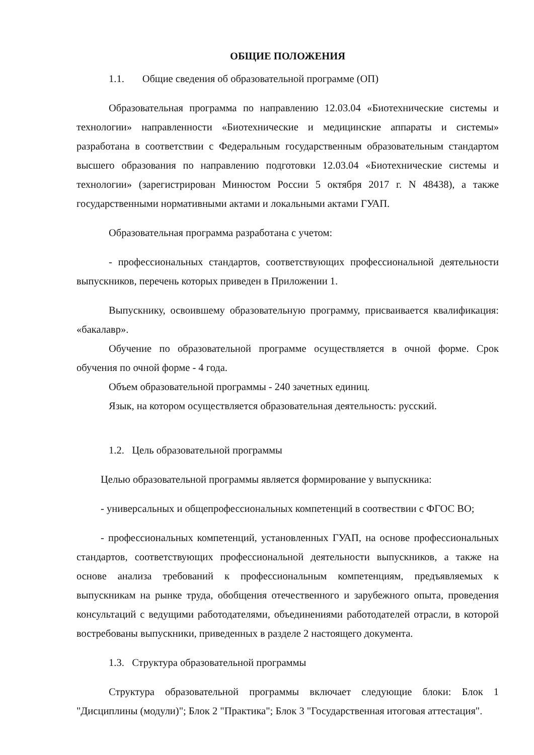ОБЩИЕ ПОЛОЖЕНИЯ
1.1. Общие сведения об образовательной программе (ОП)
Образовательная программа по направлению 12.03.04 «Биотехнические системы и технологии» направленности «Биотехнические и медицинские аппараты и системы» разработана в соответствии с Федеральным государственным образовательным стандартом высшего образования по направлению подготовки 12.03.04 «Биотехнические системы и технологии» (зарегистрирован Минюстом России 5 октября 2017 г. N 48438), а также государственными нормативными актами и локальными актами ГУАП.
Образовательная программа разработана с учетом:
- профессиональных стандартов, соответствующих профессиональной деятельности выпускников, перечень которых приведен в Приложении 1.
Выпускнику, освоившему образовательную программу, присваивается квалификация: «бакалавр».
Обучение по образовательной программе осуществляется в очной форме. Срок обучения по очной форме - 4 года.
Объем образовательной программы - 240 зачетных единиц.
Язык, на котором осуществляется образовательная деятельность: русский.
1.2. Цель образовательной программы
Целью образовательной программы является формирование у выпускника:
- универсальных и общепрофессиональных компетенций в соотвествии с ФГОС ВО;
- профессиональных компетенций, установленных ГУАП, на основе профессиональных стандартов, соответствующих профессиональной деятельности выпускников, а также на основе анализа требований к профессиональным компетенциям, предъявляемых к выпускникам на рынке труда, обобщения отечественного и зарубежного опыта, проведения консультаций с ведущими работодателями, объединениями работодателей отрасли, в которой востребованы выпускники, приведенных в разделе 2 настоящего документа.
1.3. Структура образовательной программы
Структура образовательной программы включает следующие блоки: Блок 1 "Дисциплины (модули)"; Блок 2 "Практика"; Блок 3 "Государственная итоговая аттестация".